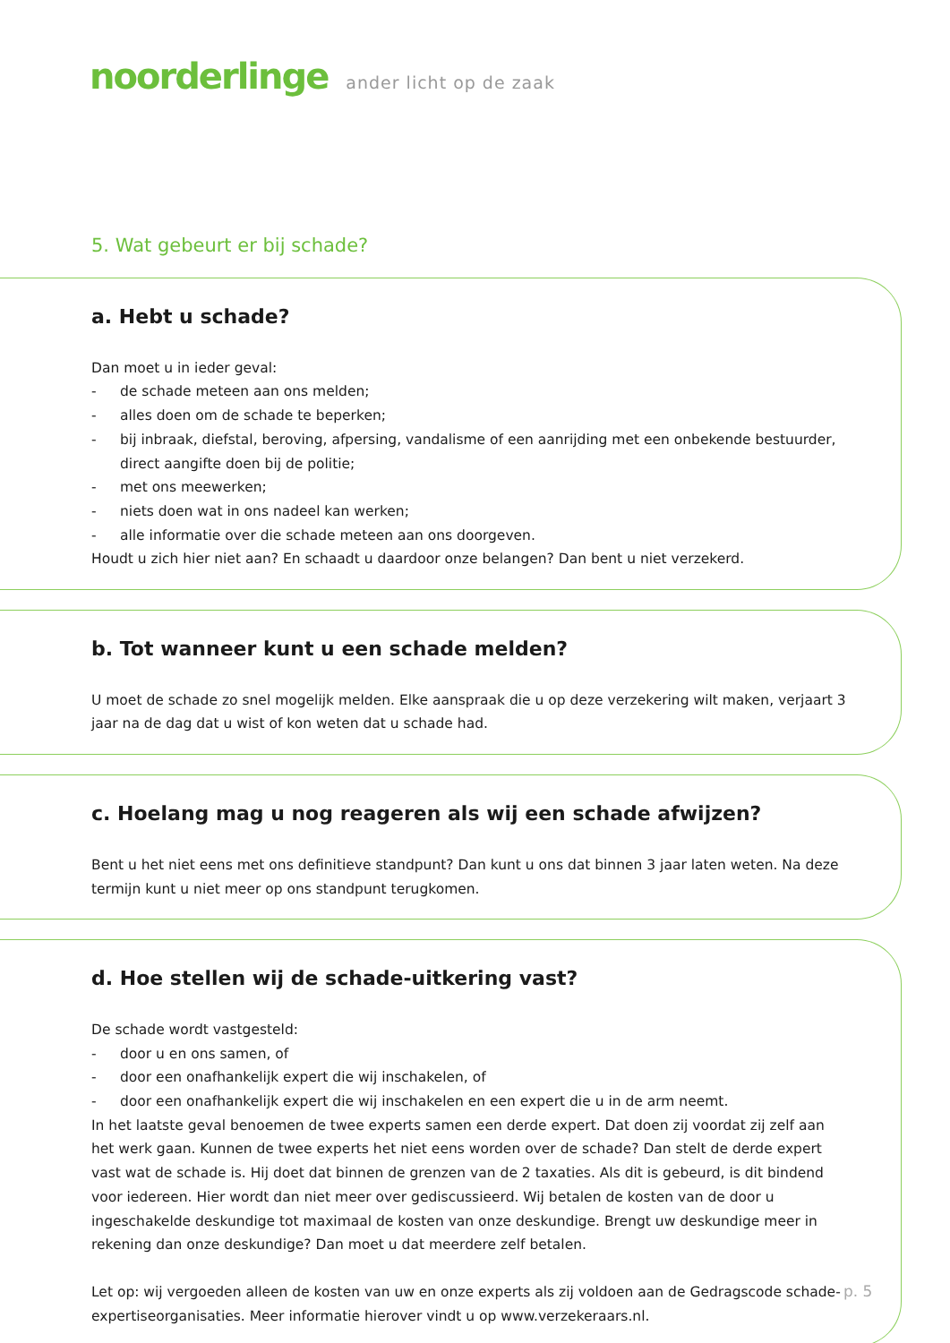noorderlinge ander licht op de zaak
5. Wat gebeurt er bij schade?
a. Hebt u schade?
Dan moet u in ieder geval:
- de schade meteen aan ons melden;
- alles doen om de schade te beperken;
- bij inbraak, diefstal, beroving, afpersing, vandalisme of een aanrijding met een onbekende bestuurder, direct aangifte doen bij de politie;
- met ons meewerken;
- niets doen wat in ons nadeel kan werken;
- alle informatie over die schade meteen aan ons doorgeven.
Houdt u zich hier niet aan? En schaadt u daardoor onze belangen? Dan bent u niet verzekerd.
b. Tot wanneer kunt u een schade melden?
U moet de schade zo snel mogelijk melden. Elke aanspraak die u op deze verzekering wilt maken, verjaart 3 jaar na de dag dat u wist of kon weten dat u schade had.
c. Hoelang mag u nog reageren als wij een schade afwijzen?
Bent u het niet eens met ons definitieve standpunt? Dan kunt u ons dat binnen 3 jaar laten weten. Na deze termijn kunt u niet meer op ons standpunt terugkomen.
d. Hoe stellen wij de schade-uitkering vast?
De schade wordt vastgesteld:
- door u en ons samen, of
- door een onafhankelijk expert die wij inschakelen, of
- door een onafhankelijk expert die wij inschakelen en een expert die u in de arm neemt.
In het laatste geval benoemen de twee experts samen een derde expert. Dat doen zij voordat zij zelf aan het werk gaan. Kunnen de twee experts het niet eens worden over de schade? Dan stelt de derde expert vast wat de schade is. Hij doet dat binnen de grenzen van de 2 taxaties. Als dit is gebeurd, is dit bindend voor iedereen. Hier wordt dan niet meer over gediscussieerd. Wij betalen de kosten van de door u ingeschakelde deskundige tot maximaal de kosten van onze deskundige. Brengt uw deskundige meer in rekening dan onze deskundige? Dan moet u dat meerdere zelf betalen.
Let op: wij vergoeden alleen de kosten van uw en onze experts als zij voldoen aan de Gedragscode schade-expertiseorganisaties. Meer informatie hierover vindt u op www.verzekeraars.nl.
p. 5